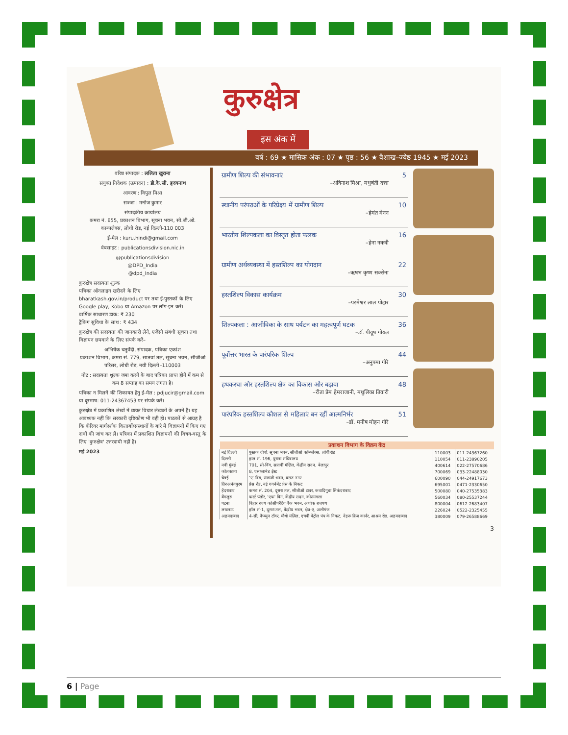कुरुक्षेत्र
इस अंक में
वर्ष : 69 ★ मासिक अंक : 07 ★ पृष्ठ : 56 ★ वैशाख–ज्येष्ठ 1945 ★ मई 2023
वरिष्ठ संपादक : ललिता खुराना
संयुक्त निदेशक (उत्पादन) : डी.के.सी. हृदयनाथ
आवरण : विपुल मिश्रा
सज्जा : मनोज कुमार
संपादकीय कार्यालय
कमरा नं. 655, प्रकाशन विभाग, सूचना भवन, सी.जी.ओ. काम्पलेक्स, लोधी रोड, नई दिल्ली-110 003
ई-मेल : kuru.hindi@gmail.com
वेबसाइट : publicationsdivision.nic.in
@publicationsdivision
@DPD_India
@dpd_India
कुरुक्षेत्र सदस्यता शुल्क
पत्रिका ऑनलाइन खरीदने के लिए bharatkash.gov.in/product पर तथा ई-पुस्तकों के लिए Google play, Kobo या Amazon पर लॉग-इन करें।
वार्षिक साधारण डाक: ₹ 230
ट्रैकिंग सुविधा के साथ : ₹ 434
कुरुक्षेत्र की सदस्यता की जानकारी लेने, एजेंसी संबंधी सूचना तथा विज्ञापन छपवाने के लिए संपर्क करें–
अभिषेक चतुर्वेदी, संपादक, पत्रिका एकांश
प्रकाशन विभाग, कमरा सं. 779, सातवां तल, सूचना भवन, सीजीओ परिसर, लोधी रोड, नयी दिल्ली–110003
नोट : सदस्यता शुल्क जमा करने के बाद पत्रिका प्राप्त होने में कम से कम 8 सप्ताह का समय लगता है।
पत्रिका न मिलने की शिकायत हेतु ई-मेल : pdjucir@gmail.com या दूरभाष: 011-24367453 पर संपर्क करें।
कुरुक्षेत्र में प्रकाशित लेखों में व्यक्त विचार लेखकों के अपने हैं। यह आवश्यक नहीं कि सरकारी दृष्टिकोण भी वही हो। पाठकों से आग्रह है कि कॅरियर मार्गदर्शक किताबों/संस्थानों के बारे में विज्ञापनों में किए गए दावों की जांच कर लें। पत्रिका में प्रकाशित विज्ञापनों की विषय-वस्तु के लिए 'कुरुक्षेत्र' उत्तरदायी नहीं है।
मई 2023
ग्रामीण शिल्प की संभावनाएं 5
–अविनाश मिश्रा, मधुबंती दत्ता
स्थानीय परंपराओं के परिप्रेक्ष्य में ग्रामीण शिल्प 10
–हेमंत मेनन
भारतीय शिल्पकला का विस्तृत होता फलक 16
–हेना नकवी
ग्रामीण अर्थव्यवस्था में हस्तशिल्प का योगदान 22
–ऋषभ कृष्ण सक्सेना
हस्तशिल्प विकास कार्यक्रम 30
–परमेश्वर लाल पोद्दार
शिल्पकला : आजीविका के साथ पर्यटन का महत्वपूर्ण घटक 36
–डॉ. पीयूष गोयल
पूर्वोत्तर भारत के पारंपरिक शिल्प 44
–अनुपमा गोरे
हथकरघा और हस्तशिल्प क्षेत्र का विकास और बढ़ावा 48
–रीता प्रेम हेमराजानी, मधुलिका तिवारी
पारंपरिक हस्तशिल्प कौशल से महिलाएं बन रहीं आत्मनिर्भर 51
–डॉ. मनीष मोहन गोरे
| प्रकाशन विभाग के विक्रय केंद्र | | | |
| --- | --- | --- | --- |
| नई दिल्ली | पुस्तक दीर्घा, सूचना भवन, सीजीओ कॉम्प्लेक्स, लोधी रोड | 110003 | 011-24367260 |
| दिल्ली | हाल सं. 196, पुराना सचिवालय | 110054 | 011-23890205 |
| नवी मुंबई | 701, सी-विंग, सातवीं मंज़िल, केंद्रीय सदन, बेलापुर | 400614 | 022-27570686 |
| कोलकाता | 8, एसप्लानेड ईस्ट | 700069 | 033-22488030 |
| चेन्नई | 'ए' विंग, राजाजी भवन, बसंत नगर | 600090 | 044-24917673 |
| तिरुअनंतपुरम | प्रेस रोड, नई गवर्नमेंट प्रेस के निकट | 695001 | 0471-2330650 |
| हैदराबाद | कमरा सं. 204, दूसरा तल, सीजीओ टावर, कवादिगुडा सिकंदराबाद | 500080 | 040-27535383 |
| बैंगलुरु | फर्स्ट फ्लोर, 'एफ' विंग, केंद्रीय सदन, कोरामंगला | 560034 | 080-25537244 |
| पटना | बिहार राज्य कोऑपरेटिव बैंक भवन, अशोक राजपथ | 800004 | 0612-2683407 |
| लखनऊ | हॉल सं-1, दूसरा तल, केंद्रीय भवन, क्षेत्र-ए, अलीगंज | 226024 | 0522-2325455 |
| अहमदाबाद | 4-सी, नैप्च्युन टॉवर, चौथी मंज़िल, एचपी पेट्रोल पंप के निकट, नेहरू ब्रिज कार्नर, आश्रम रोड, अहमदाबाद | 380009 | 079-26588669 |
3
6 | Page